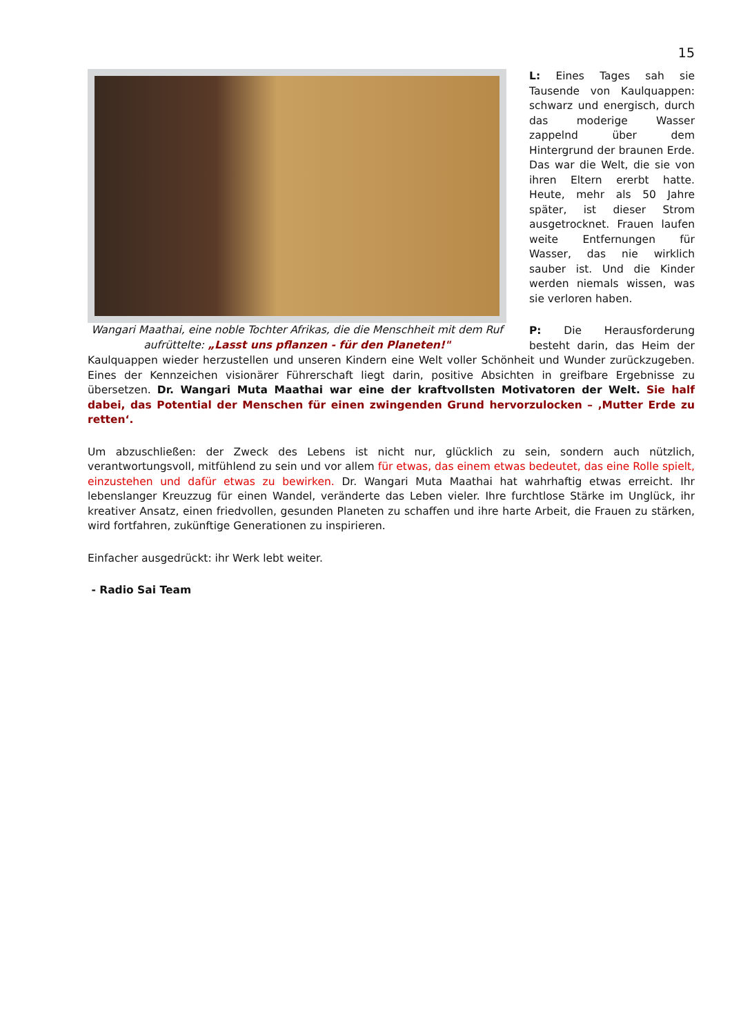15
Wangari Maathai, eine noble Tochter Afrikas, die die Menschheit mit dem Ruf aufrüttelte: „Lasst uns pflanzen - für den Planeten!"
L: Eines Tages sah sie Tausende von Kaulquappen: schwarz und energisch, durch das moderige Wasser zappelnd über dem Hintergrund der braunen Erde. Das war die Welt, die sie von ihren Eltern ererbt hatte. Heute, mehr als 50 Jahre später, ist dieser Strom ausgetrocknet. Frauen laufen weite Entfernungen für Wasser, das nie wirklich sauber ist. Und die Kinder werden niemals wissen, was sie verloren haben.
P: Die Herausforderung besteht darin, das Heim der Kaulquappen wieder herzustellen und unseren Kindern eine Welt voller Schönheit und Wunder zurückzugeben. Eines der Kennzeichen visionärer Führerschaft liegt darin, positive Absichten in greifbare Ergebnisse zu übersetzen. Dr. Wangari Muta Maathai war eine der kraftvollsten Motivatoren der Welt. Sie half dabei, das Potential der Menschen für einen zwingenden Grund hervorzulocken – ‚Mutter Erde zu retten‘.
Um abzuschließen: der Zweck des Lebens ist nicht nur, glücklich zu sein, sondern auch nützlich, verantwortungsvoll, mitfühlend zu sein und vor allem für etwas, das einem etwas bedeutet, das eine Rolle spielt, einzustehen und dafür etwas zu bewirken. Dr. Wangari Muta Maathai hat wahrhaftig etwas erreicht. Ihr lebenslanger Kreuzzug für einen Wandel, veränderte das Leben vieler. Ihre furchtlose Stärke im Unglück, ihr kreativer Ansatz, einen friedvollen, gesunden Planeten zu schaffen und ihre harte Arbeit, die Frauen zu stärken, wird fortfahren, zukünftige Generationen zu inspirieren.
Einfacher ausgedrückt: ihr Werk lebt weiter.
- Radio Sai Team